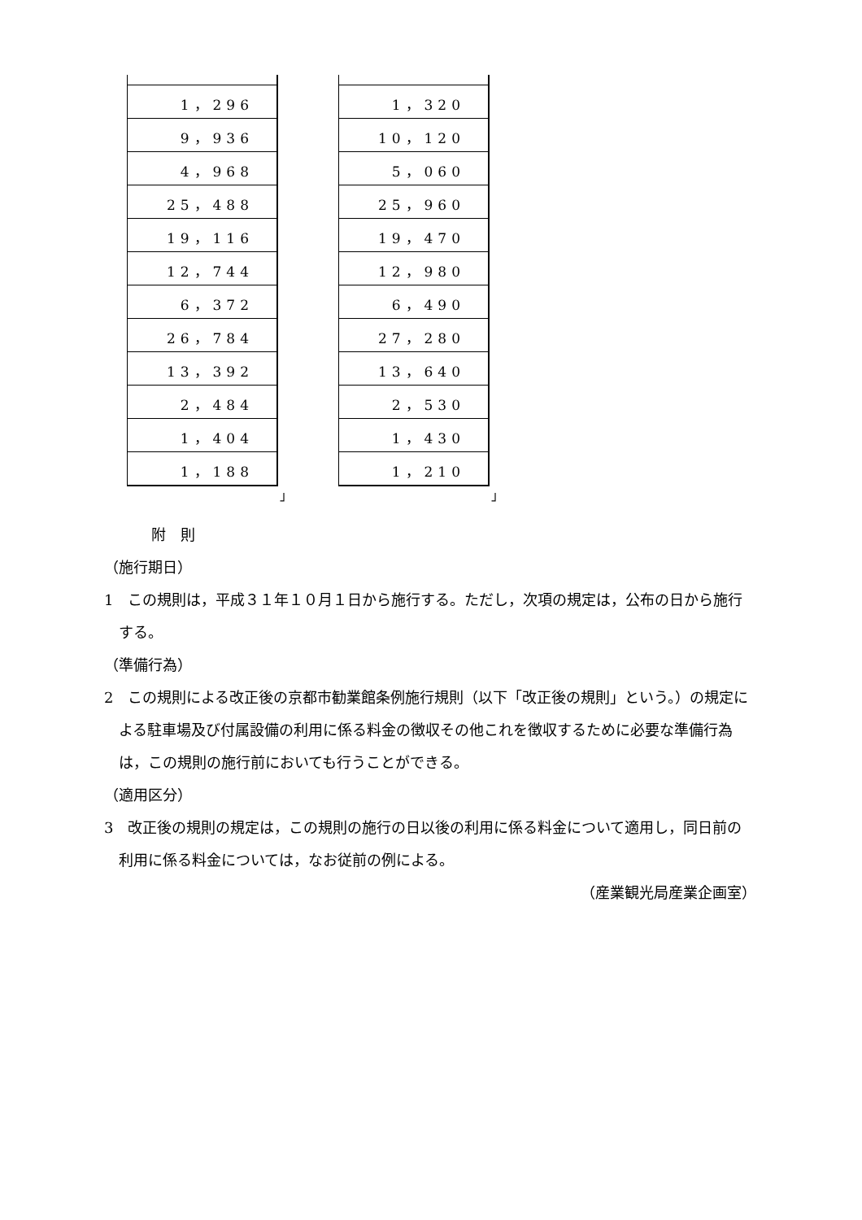| 1，296 |
| 9，936 |
| 4，968 |
| 25，488 |
| 19，116 |
| 12，744 |
| 6，372 |
| 26，784 |
| 13，392 |
| 2，484 |
| 1，404 |
| 1，188 |
」
| 1，320 |
| 10，120 |
| 5，060 |
| 25，960 |
| 19，470 |
| 12，980 |
| 6，490 |
| 27，280 |
| 13，640 |
| 2，530 |
| 1，430 |
| 1，210 |
」
附　則
（施行期日）
1　この規則は，平成３１年１０月１日から施行する。ただし，次項の規定は，公布の日から施行する。
（準備行為）
2　この規則による改正後の京都市勧業館条例施行規則（以下「改正後の規則」という。）の規定による駐車場及び付属設備の利用に係る料金の徴収その他これを徴収するために必要な準備行為は，この規則の施行前においても行うことができる。
（適用区分）
3　改正後の規則の規定は，この規則の施行の日以後の利用に係る料金について適用し，同日前の利用に係る料金については，なお従前の例による。
（産業観光局産業企画室）